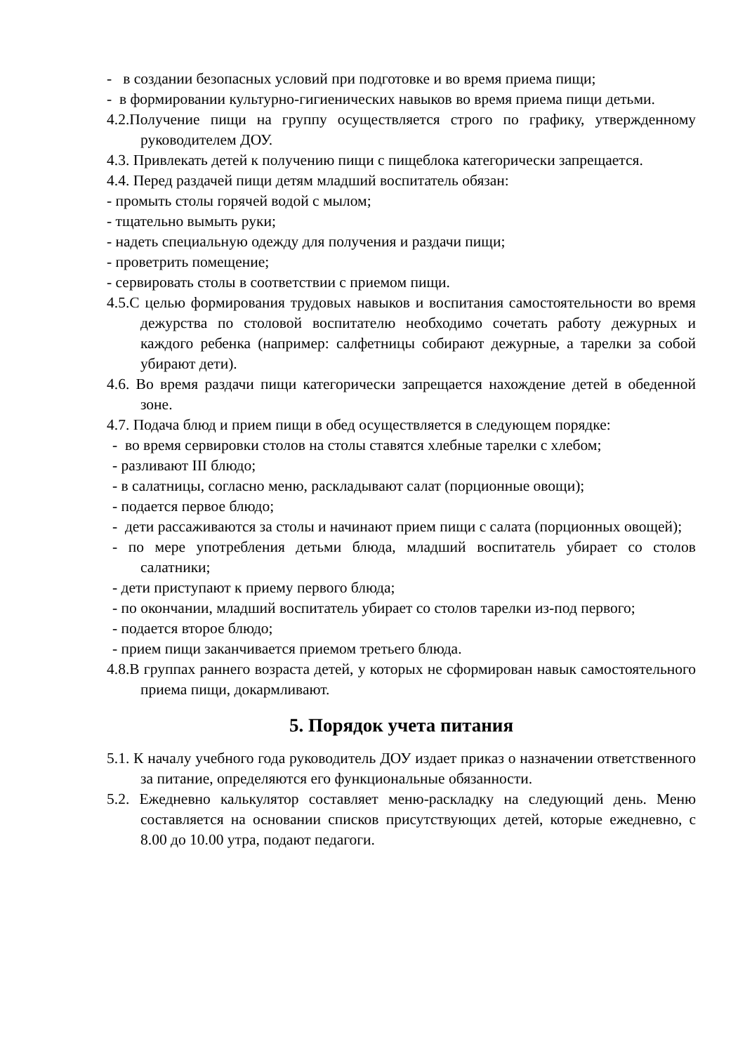- в создании безопасных условий при подготовке и во время приема пищи;
- в формировании культурно-гигиенических навыков во время приема пищи детьми.
4.2.Получение пищи на группу осуществляется строго по графику, утвержденному руководителем ДОУ.
4.3. Привлекать детей к получению пищи с пищеблока категорически запрещается.
4.4. Перед раздачей пищи детям младший воспитатель обязан:
- промыть столы горячей водой с мылом;
- тщательно вымыть руки;
- надеть специальную одежду для получения и раздачи пищи;
- проветрить помещение;
- сервировать столы в соответствии с приемом пищи.
4.5.С целью формирования трудовых навыков и воспитания самостоятельности во время дежурства по столовой воспитателю необходимо сочетать работу дежурных и каждого ребенка (например: салфетницы собирают дежурные, а тарелки за собой убирают дети).
4.6. Во время раздачи пищи категорически запрещается нахождение детей в обеденной зоне.
4.7. Подача блюд и прием пищи в обед осуществляется в следующем порядке:
- во время сервировки столов на столы ставятся хлебные тарелки с хлебом;
- разливают III блюдо;
- в салатницы, согласно меню, раскладывают салат (порционные овощи);
- подается первое блюдо;
- дети рассаживаются за столы и начинают прием пищи с салата (порционных овощей);
- по мере употребления детьми блюда, младший воспитатель убирает со столов салатники;
- дети приступают к приему первого блюда;
- по окончании, младший воспитатель убирает со столов тарелки из-под первого;
- подается второе блюдо;
- прием пищи заканчивается приемом третьего блюда.
4.8.В группах раннего возраста детей, у которых не сформирован навык самостоятельного приема пищи, докармливают.
5. Порядок учета питания
5.1. К началу учебного года руководитель ДОУ издает приказ о назначении ответственного за питание, определяются его функциональные обязанности.
5.2. Ежедневно калькулятор составляет меню-раскладку на следующий день. Меню составляется на основании списков присутствующих детей, которые ежедневно, с 8.00 до 10.00 утра, подают педагоги.